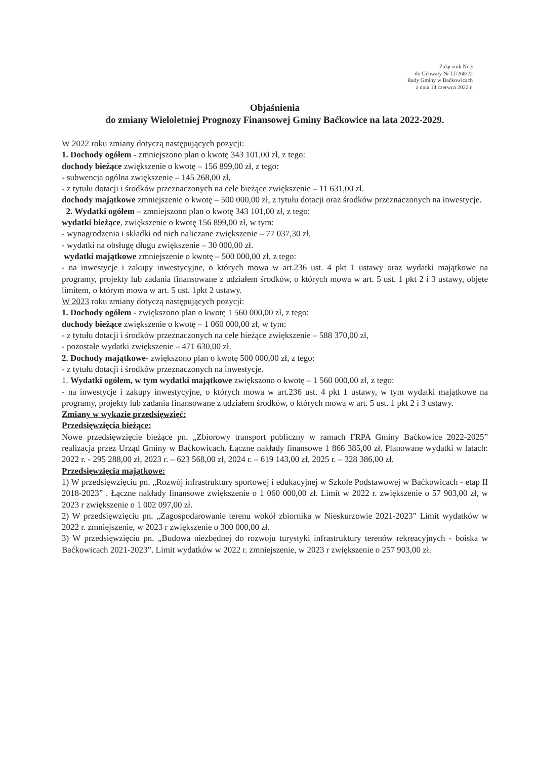Załącznik Nr 3
do Uchwały Nr LI/268/22
Rady Gminy w Baćkowicach
z dnia 14 czerwca 2022 r.
Objaśnienia
do zmiany Wieloletniej Prognozy Finansowej Gminy Baćkowice na lata 2022-2029.
W 2022 roku zmiany dotyczą następujących pozycji:
1. Dochody ogółem - zmniejszono plan o kwotę 343 101,00 zł, z tego:
dochody bieżące zwiększenie o kwotę – 156 899,00 zł, z tego:
- subwencja ogólna zwiększenie – 145 268,00 zł,
- z tytułu dotacji i środków przeznaczonych na cele bieżące zwiększenie – 11 631,00 zł.
dochody majątkowe zmniejszenie o kwotę – 500 000,00 zł, z tytułu dotacji oraz środków przeznaczonych na inwestycje.
2. Wydatki ogółem – zmniejszono plan o kwotę 343 101,00 zł, z tego:
wydatki bieżące, zwiększenie o kwotę 156 899,00 zł, w tym:
- wynagrodzenia i składki od nich naliczane zwiększenie – 77 037,30 zł,
- wydatki na obsługę długu zwiększenie – 30 000,00 zł.
wydatki majątkowe zmniejszenie o kwotę – 500 000,00 zł, z tego:
- na inwestycje i zakupy inwestycyjne, o których mowa w art.236 ust. 4 pkt 1 ustawy oraz wydatki majątkowe na programy, projekty lub zadania finansowane z udziałem środków, o których mowa w art. 5 ust. 1 pkt 2 i 3 ustawy, objęte limitem, o którym mowa w art. 5 ust. 1pkt 2 ustawy.
W 2023 roku zmiany dotyczą następujących pozycji:
1. Dochody ogółem - zwiększono plan o kwotę 1 560 000,00 zł, z tego:
dochody bieżące zwiększenie o kwotę – 1 060 000,00 zł, w tym:
- z tytułu dotacji i środków przeznaczonych na cele bieżące zwiększenie – 588 370,00 zł,
- pozostałe wydatki zwiększenie – 471 630,00 zł.
2. Dochody majątkowe- zwiększono plan o kwotę 500 000,00 zł, z tego:
- z tytułu dotacji i środków przeznaczonych na inwestycje.
1. Wydatki ogółem, w tym wydatki majątkowe zwiększono o kwotę – 1 560 000,00 zł, z tego:
- na inwestycje i zakupy inwestycyjne, o których mowa w art.236 ust. 4 pkt 1 ustawy, w tym wydatki majątkowe na programy, projekty lub zadania finansowane z udziałem środków, o których mowa w art. 5 ust. 1 pkt 2 i 3 ustawy.
Zmiany w wykazie przedsięwzięć:
Przedsięwzięcia bieżące:
Nowe przedsięwzięcie bieżące pn. „Zbiorowy transport publiczny w ramach FRPA Gminy Baćkowice 2022-2025” realizacja przez Urząd Gminy w Baćkowicach. Łączne nakłady finansowe 1 866 385,00 zł. Planowane wydatki w latach: 2022 r. - 295 288,00 zł, 2023 r. – 623 568,00 zł, 2024 r. – 619 143,00 zł, 2025 r. – 328 386,00 zł.
Przedsięwzięcia majątkowe:
1) W przedsięwzięciu pn. „Rozwój infrastruktury sportowej i edukacyjnej w Szkole Podstawowej w Baćkowicach - etap II 2018-2023” . Łączne nakłady finansowe zwiększenie o 1 060 000,00 zł. Limit w 2022 r. zwiększenie o 57 903,00 zł, w 2023 r zwiększenie o 1 002 097,00 zł.
2) W przedsięwzięciu pn. „Zagospodarowanie terenu wokół zbiornika w Nieskurzowie 2021-2023” Limit wydatków w 2022 r. zmniejszenie, w 2023 r zwiększenie o 300 000,00 zł.
3) W przedsięwzięciu pn. „Budowa niezbędnej do rozwoju turystyki infrastruktury terenów rekreacyjnych - boiska w Baćkowicach 2021-2023”. Limit wydatków w 2022 r. zmniejszenie, w 2023 r zwiększenie o 257 903,00 zł.